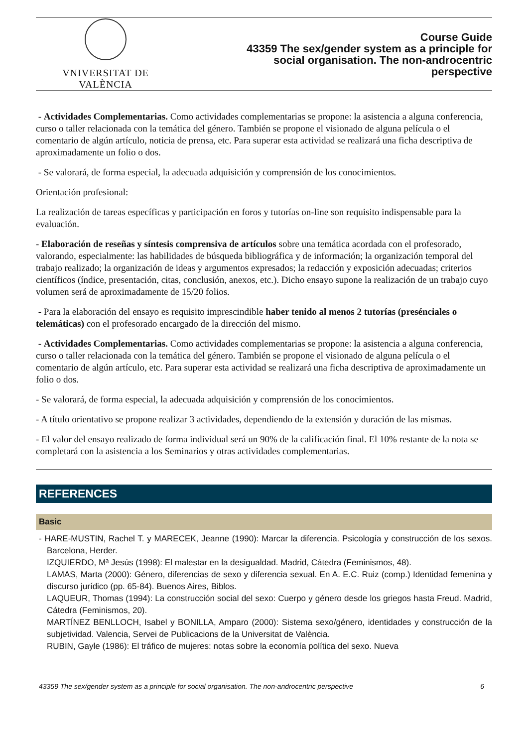VNIVERSITAT DE VALÈNCIA
Course Guide
43359 The sex/gender system as a principle for
social organisation. The non-androcentric
perspective
- Actividades Complementarias. Como actividades complementarias se propone: la asistencia a alguna conferencia, curso o taller relacionada con la temática del género. También se propone el visionado de alguna película o el comentario de algún artículo, noticia de prensa, etc. Para superar esta actividad se realizará una ficha descriptiva de aproximadamente un folio o dos.
- Se valorará, de forma especial, la adecuada adquisición y comprensión de los conocimientos.
Orientación profesional:
La realización de tareas específicas y participación en foros y tutorías on-line son requisito indispensable para la evaluación.
- Elaboración de reseñas y síntesis comprensiva de artículos sobre una temática acordada con el profesorado, valorando, especialmente: las habilidades de búsqueda bibliográfica y de información; la organización temporal del trabajo realizado; la organización de ideas y argumentos expresados; la redacción y exposición adecuadas; criterios científicos (índice, presentación, citas, conclusión, anexos, etc.). Dicho ensayo supone la realización de un trabajo cuyo volumen será de aproximadamente de 15/20 folios.
- Para la elaboración del ensayo es requisito imprescindible haber tenido al menos 2 tutorías (presénciales o telemáticas) con el profesorado encargado de la dirección del mismo.
- Actividades Complementarias. Como actividades complementarias se propone: la asistencia a alguna conferencia, curso o taller relacionada con la temática del género. También se propone el visionado de alguna película o el comentario de algún artículo, etc. Para superar esta actividad se realizará una ficha descriptiva de aproximadamente un folio o dos.
- Se valorará, de forma especial, la adecuada adquisición y comprensión de los conocimientos.
- A título orientativo se propone realizar 3 actividades, dependiendo de la extensión y duración de las mismas.
- El valor del ensayo realizado de forma individual será un 90% de la calificación final. El 10% restante de la nota se completará con la asistencia a los Seminarios y otras actividades complementarias.
REFERENCES
Basic
- HARE-MUSTIN, Rachel T. y MARECEK, Jeanne (1990): Marcar la diferencia. Psicología y construcción de los sexos. Barcelona, Herder.
IZQUIERDO, Mª Jesús (1998): El malestar en la desigualdad. Madrid, Cátedra (Feminismos, 48).
LAMAS, Marta (2000): Género, diferencias de sexo y diferencia sexual. En A. E.C. Ruiz (comp.) Identidad femenina y discurso jurídico (pp. 65-84). Buenos Aires, Biblos.
LAQUEUR, Thomas (1994): La construcción social del sexo: Cuerpo y género desde los griegos hasta Freud. Madrid, Cátedra (Feminismos, 20).
MARTÍNEZ BENLLOCH, Isabel y BONILLA, Amparo (2000): Sistema sexo/género, identidades y construcción de la subjetividad. Valencia, Servei de Publicacions de la Universitat de València.
RUBIN, Gayle (1986): El tráfico de mujeres: notas sobre la economía política del sexo. Nueva
43359 The sex/gender system as a principle for social organisation. The non-androcentric perspective 6